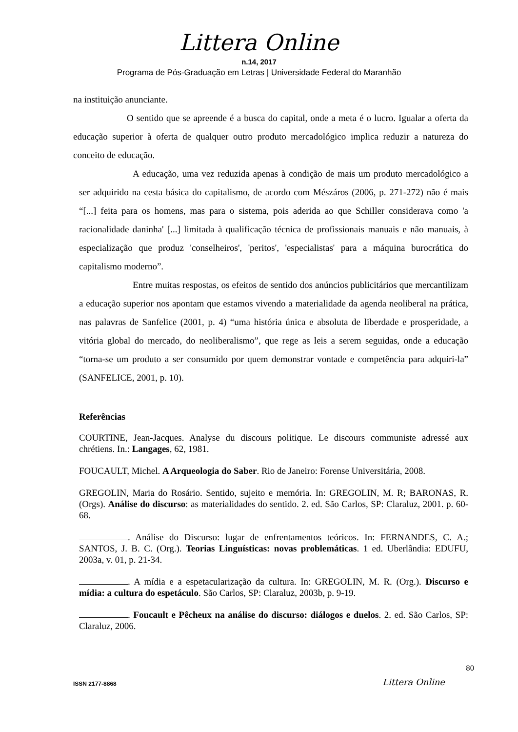Littera Online
n.14, 2017
Programa de Pós-Graduação em Letras | Universidade Federal do Maranhão
na instituição anunciante.
O sentido que se apreende é a busca do capital, onde a meta é o lucro. Igualar a oferta da educação superior à oferta de qualquer outro produto mercadológico implica reduzir a natureza do conceito de educação.
A educação, uma vez reduzida apenas à condição de mais um produto mercadológico a ser adquirido na cesta básica do capitalismo, de acordo com Mészáros (2006, p. 271-272) não é mais “[...] feita para os homens, mas para o sistema, pois aderida ao que Schiller considerava como 'a racionalidade daninha' [...] limitada à qualificação técnica de profissionais manuais e não manuais, à especialização que produz 'conselheiros', 'peritos', 'especialistas' para a máquina burocrática do capitalismo moderno”.
Entre muitas respostas, os efeitos de sentido dos anúncios publicitários que mercantilizam a educação superior nos apontam que estamos vivendo a materialidade da agenda neoliberal na prática, nas palavras de Sanfelice (2001, p. 4) “uma história única e absoluta de liberdade e prosperidade, a vitória global do mercado, do neoliberalismo”, que rege as leis a serem seguidas, onde a educação “torna-se um produto a ser consumido por quem demonstrar vontade e competência para adquiri-la” (SANFELICE, 2001, p. 10).
Referências
COURTINE, Jean-Jacques. Analyse du discours politique. Le discours communiste adressé aux chrétiens. In.: Langages, 62, 1981.
FOUCAULT, Michel. A Arqueologia do Saber. Rio de Janeiro: Forense Universitária, 2008.
GREGOLIN, Maria do Rosário. Sentido, sujeito e memória. In: GREGOLIN, M. R; BARONAS, R. (Orgs). Análise do discurso: as materialidades do sentido. 2. ed. São Carlos, SP: Claraluz, 2001. p. 60-68.
. Análise do Discurso: lugar de enfrentamentos teóricos. In: FERNANDES, C. A.; SANTOS, J. B. C. (Org.). Teorias Linguísticas: novas problemáticas. 1 ed. Uberlândia: EDUFU, 2003a, v. 01, p. 21-34.
. A mídia e a espetacularização da cultura. In: GREGOLIN, M. R. (Org.). Discurso e mídia: a cultura do espetáculo. São Carlos, SP: Claraluz, 2003b, p. 9-19.
. Foucault e Pêcheux na análise do discurso: diálogos e duelos. 2. ed. São Carlos, SP: Claraluz, 2006.
80
ISSN 2177-8868 Littera Online